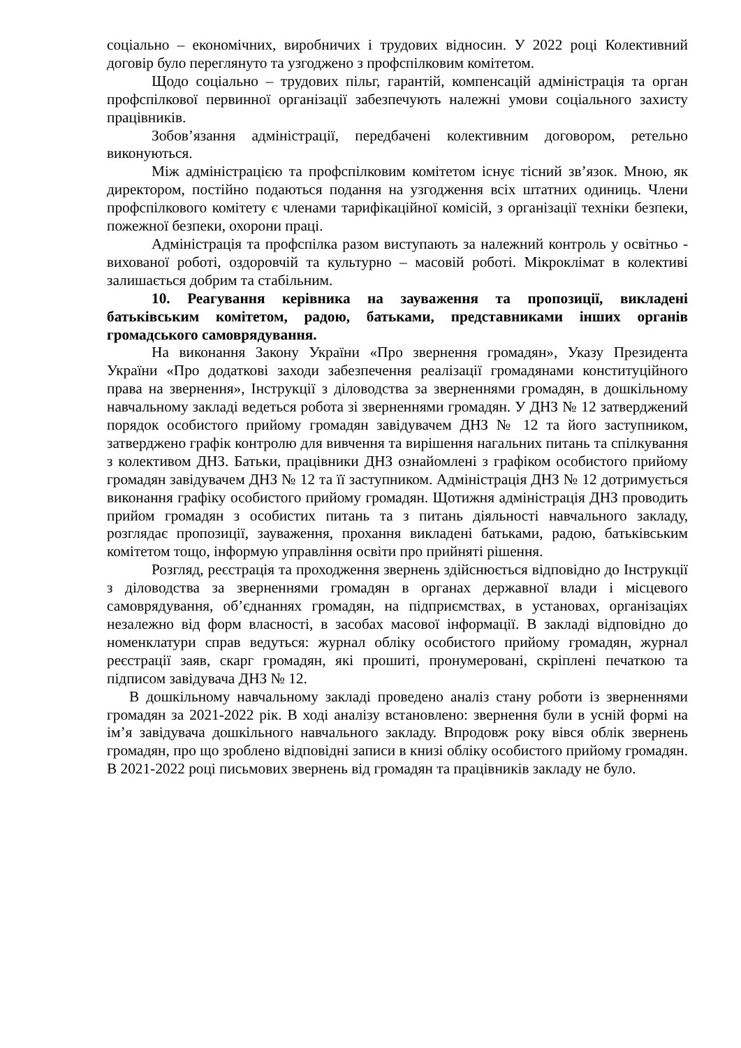соціально – економічних, виробничих і трудових відносин. У 2022 році Колективний договір було переглянуто та узгоджено з профспілковим комітетом.
Щодо соціально – трудових пільг, гарантій, компенсацій адміністрація та орган профспілкової первинної організації забезпечують належні умови соціального захисту працівників.
Зобов’язання адміністрації, передбачені колективним договором, ретельно виконуються.
Між адміністрацією та профспілковим комітетом існує тісний зв’язок. Мною, як директором, постійно подаються подання на узгодження всіх штатних одиниць. Члени профспілкового комітету є членами тарифікаційної комісій, з організації техніки безпеки, пожежної безпеки, охорони праці.
Адміністрація та профспілка разом виступають за належний контроль у освітньо - вихованої роботі, оздоровчій та культурно – масовій роботі. Мікроклімат в колективі залишається добрим та стабільним.
10. Реагування керівника на зауваження та пропозиції, викладені батьківським комітетом, радою, батьками, представниками інших органів громадського самоврядування.
На виконання Закону України «Про звернення громадян», Указу Президента України «Про додаткові заходи забезпечення реалізації громадянами конституційного права на звернення», Інструкції з діловодства за зверненнями громадян, в дошкільному навчальному закладі ведеться робота зі зверненнями громадян. У ДНЗ № 12 затверджений порядок особистого прийому громадян завідувачем ДНЗ № 12 та його заступником, затверджено графік контролю для вивчення та вирішення нагальних питань та спілкування з колективом ДНЗ. Батьки, працівники ДНЗ ознайомлені з графіком особистого прийому громадян завідувачем ДНЗ № 12 та її заступником. Адміністрація ДНЗ № 12 дотримується виконання графіку особистого прийому громадян. Щотижня адміністрація ДНЗ проводить прийом громадян з особистих питань та з питань діяльності навчального закладу, розглядає пропозиції, зауваження, прохання викладені батьками, радою, батьківським комітетом тощо, інформую управління освіти про прийняті рішення.
Розгляд, реєстрація та проходження звернень здійснюється відповідно до Інструкції з діловодства за зверненнями громадян в органах державної влади і місцевого самоврядування, об’єднаннях громадян, на підприємствах, в установах, організаціях незалежно від форм власності, в засобах масової інформації. В закладі відповідно до номенклатури справ ведуться: журнал обліку особистого прийому громадян, журнал реєстрації заяв, скарг громадян, які прошиті, пронумеровані, скріплені печаткою та підписом завідувача ДНЗ № 12.
В дошкільному навчальному закладі проведено аналіз стану роботи із зверненнями громадян за 2021-2022 рік. В ході аналізу встановлено: звернення були в усній формі на ім’я завідувача дошкільного навчального закладу. Впродовж року вівся облік звернень громадян, про що зроблено відповідні записи в книзі обліку особистого прийому громадян. В 2021-2022 році письмових звернень від громадян та працівників закладу не було.